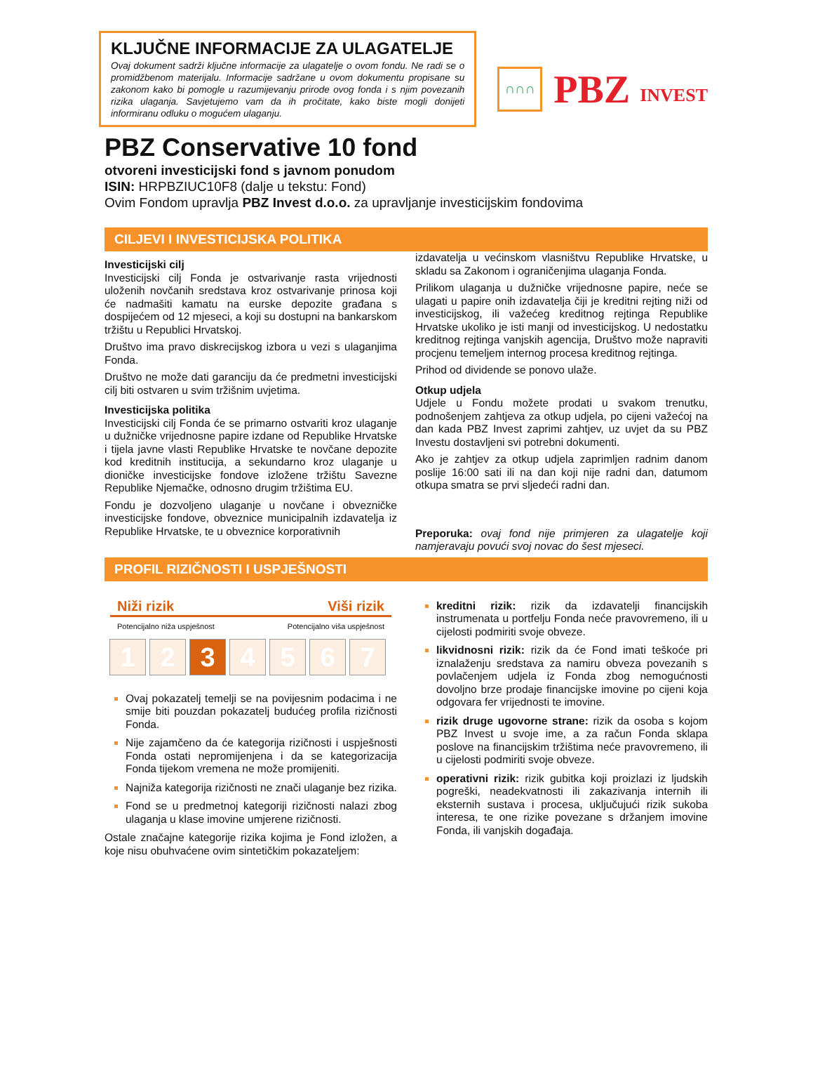KLJUČNE INFORMACIJE ZA ULAGATELJE
Ovaj dokument sadrži ključne informacije za ulagatelje o ovom fondu. Ne radi se o promidžbenom materijalu. Informacije sadržane u ovom dokumentu propisane su zakonom kako bi pomogle u razumijevanju prirode ovog fonda i s njim povezanih rizika ulaganja. Savjetujemo vam da ih pročitate, kako biste mogli donijeti informiranu odluku o mogućem ulaganju.
∩∩∩
PBZ INVEST
PBZ Conservative 10 fond
otvoreni investicijski fond s javnom ponudom
ISIN: HRPBZIUC10F8 (dalje u tekstu: Fond)
Ovim Fondom upravlja PBZ Invest d.o.o. za upravljanje investicijskim fondovima
CILJEVI I INVESTICIJSKA POLITIKA
Investicijski cilj
Investicijski cilj Fonda je ostvarivanje rasta vrijednosti uloženih novčanih sredstava kroz ostvarivanje prinosa koji će nadmašiti kamatu na eurske depozite građana s dospijećem od 12 mjeseci, a koji su dostupni na bankarskom tržištu u Republici Hrvatskoj.
Društvo ima pravo diskrecijskog izbora u vezi s ulaganjima Fonda.
Društvo ne može dati garanciju da će predmetni investicijski cilj biti ostvaren u svim tržišnim uvjetima.
Investicijska politika
Investicijski cilj Fonda će se primarno ostvariti kroz ulaganje u dužničke vrijednosne papire izdane od Republike Hrvatske i tijela javne vlasti Republike Hrvatske te novčane depozite kod kreditnih institucija, a sekundarno kroz ulaganje u dioničke investicijske fondove izložene tržištu Savezne Republike Njemačke, odnosno drugim tržištima EU.
Fondu je dozvoljeno ulaganje u novčane i obvezničke investicijske fondove, obveznice municipalnih izdavatelja iz Republike Hrvatske, te u obveznice korporativnih
izdavatelja u većinskom vlasništvu Republike Hrvatske, u skladu sa Zakonom i ograničenjima ulaganja Fonda.
Prilikom ulaganja u dužničke vrijednosne papire, neće se ulagati u papire onih izdavatelja čiji je kreditni rejting niži od investicijskog, ili važećeg kreditnog rejtinga Republike Hrvatske ukoliko je isti manji od investicijskog. U nedostatku kreditnog rejtinga vanjskih agencija, Društvo može napraviti procjenu temeljem internog procesa kreditnog rejtinga.
Prihod od dividende se ponovo ulaže.
Otkup udjela
Udjele u Fondu možete prodati u svakom trenutku, podnošenjem zahtjeva za otkup udjela, po cijeni važećoj na dan kada PBZ Invest zaprimi zahtjev, uz uvjet da su PBZ Investu dostavljeni svi potrebni dokumenti.
Ako je zahtjev za otkup udjela zaprimljen radnim danom poslije 16:00 sati ili na dan koji nije radni dan, datumom otkupa smatra se prvi sljedeći radni dan.
Preporuka: ovaj fond nije primjeren za ulagatelje koji namjeravaju povući svoj novac do šest mjeseci.
PROFIL RIZIČNOSTI I USPJEŠNOSTI
Niži rizik Viši rizik
Potencijalno niža uspješnost Potencijalno viša uspješnost
1 2 3 4567
Ovaj pokazatelj temelji se na povijesnim podacima i ne smije biti pouzdan pokazatelj budućeg profila rizičnosti Fonda.
Nije zajamčeno da će kategorija rizičnosti i uspješnosti Fonda ostati nepromijenjena i da se kategorizacija Fonda tijekom vremena ne može promijeniti.
Najniža kategorija rizičnosti ne znači ulaganje bez rizika.
Fond se u predmetnoj kategoriji rizičnosti nalazi zbog ulaganja u klase imovine umjerene rizičnosti.
Ostale značajne kategorije rizika kojima je Fond izložen, a koje nisu obuhvaćene ovim sintetičkim pokazateljem:
kreditni rizik: rizik da izdavatelji financijskih instrumenata u portfelju Fonda neće pravovremeno, ili u cijelosti podmiriti svoje obveze.
likvidnosni rizik: rizik da će Fond imati teškoće pri iznalaženju sredstava za namiru obveza povezanih s povlačenjem udjela iz Fonda zbog nemogućnosti dovoljno brze prodaje financijske imovine po cijeni koja odgovara fer vrijednosti te imovine.
rizik druge ugovorne strane: rizik da osoba s kojom PBZ Invest u svoje ime, a za račun Fonda sklapa poslove na financijskim tržištima neće pravovremeno, ili u cijelosti podmiriti svoje obveze.
operativni rizik: rizik gubitka koji proizlazi iz ljudskih pogreški, neadekvatnosti ili zakazivanja internih ili eksternih sustava i procesa, uključujući rizik sukoba interesa, te one rizike povezane s držanjem imovine Fonda, ili vanjskih događaja.